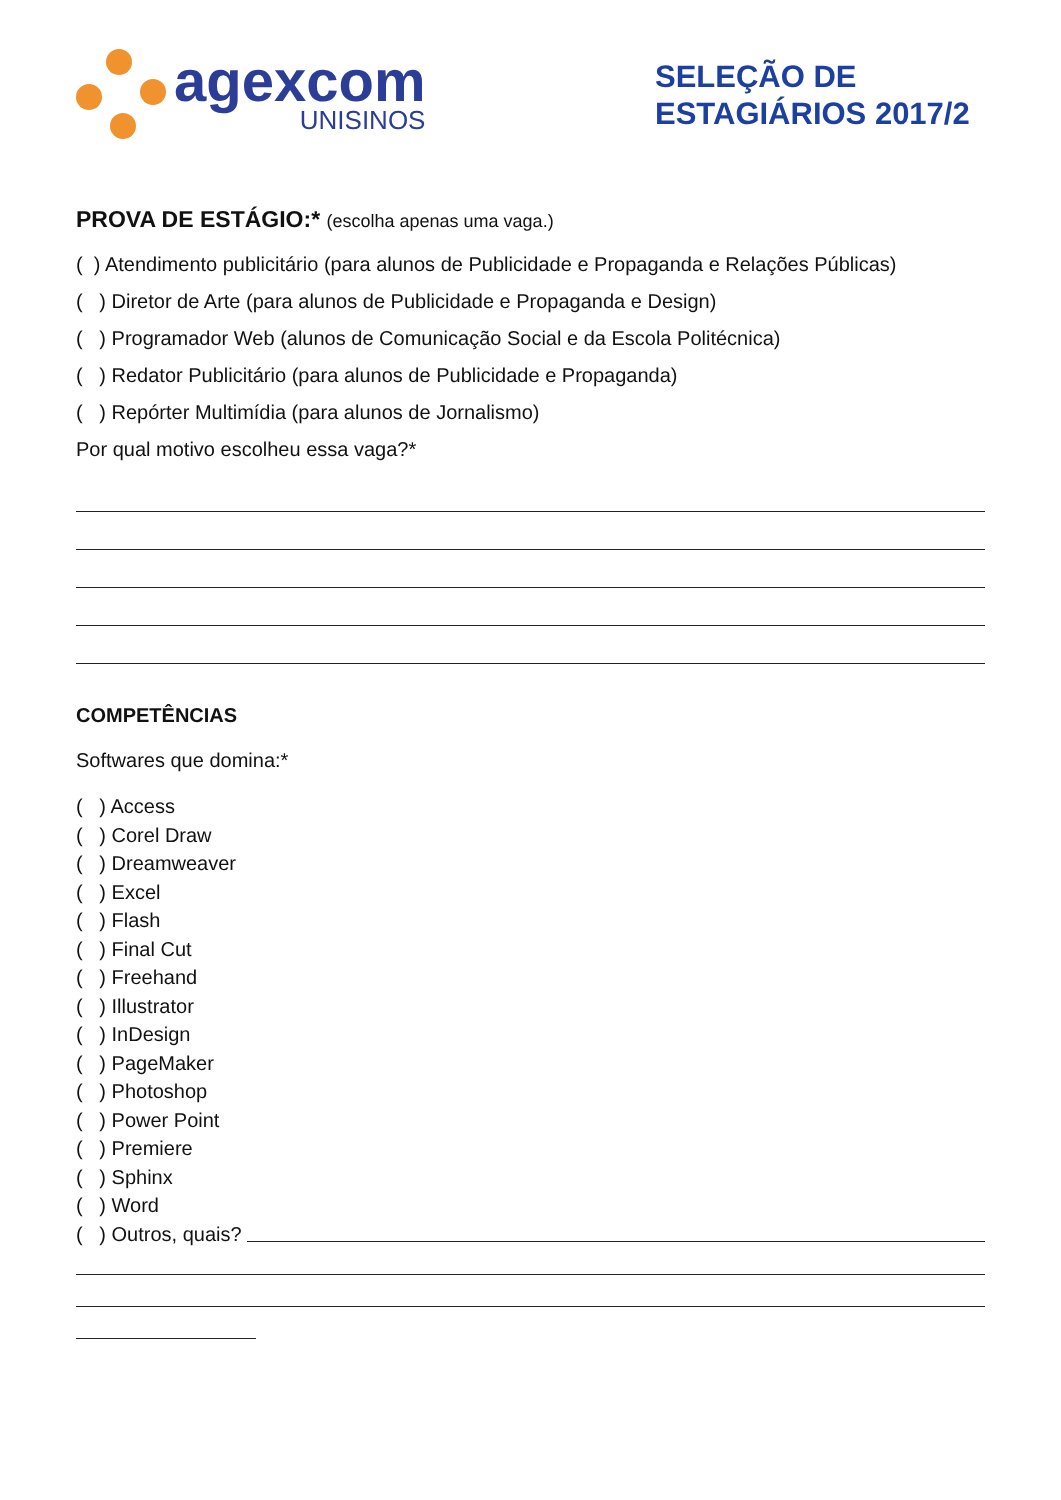agexcom
UNISINOS
SELEÇÃO DE ESTAGIÁRIOS 2017/2
PROVA DE ESTÁGIO:* (escolha apenas uma vaga.)
( ) Atendimento publicitário (para alunos de Publicidade e Propaganda e Relações Públicas)
( ) Diretor de Arte (para alunos de Publicidade e Propaganda e Design)
( ) Programador Web (alunos de Comunicação Social e da Escola Politécnica)
( ) Redator Publicitário (para alunos de Publicidade e Propaganda)
( ) Repórter Multimídia (para alunos de Jornalismo)
Por qual motivo escolheu essa vaga?*
COMPETÊNCIAS
Softwares que domina:*
( ) Access
( ) Corel Draw
( ) Dreamweaver
( ) Excel
( ) Flash
( ) Final Cut
( ) Freehand
( ) Illustrator
( ) InDesign
( ) PageMaker
( ) Photoshop
( ) Power Point
( ) Premiere
( ) Sphinx
( ) Word
( ) Outros, quais?